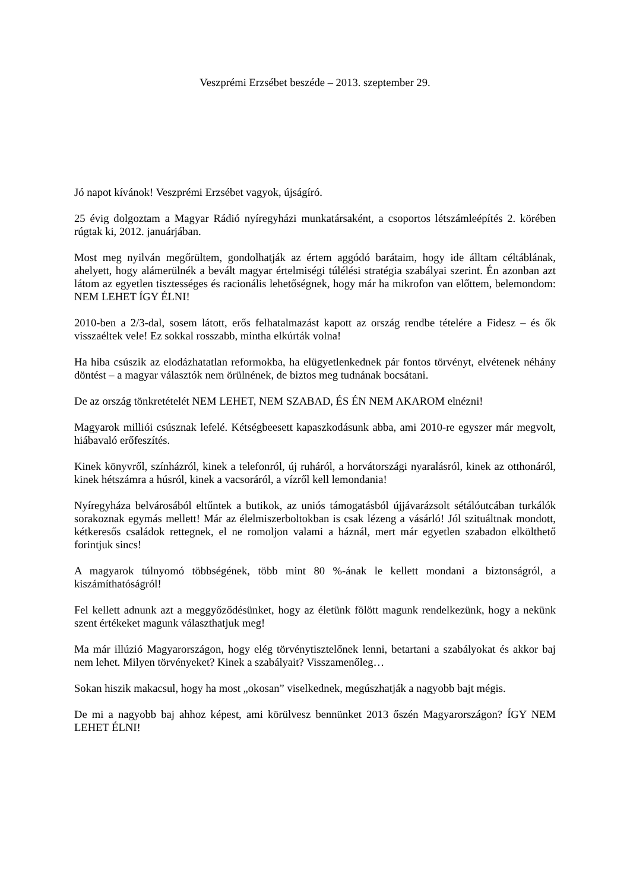Veszprémi Erzsébet beszéde – 2013. szeptember 29.
Jó napot kívánok! Veszprémi Erzsébet vagyok, újságíró.
25 évig dolgoztam a Magyar Rádió nyíregyházi munkatársaként, a csoportos létszámleépítés 2. körében rúgtak ki, 2012. januárjában.
Most meg nyilván megőrültem, gondolhatják az értem aggódó barátaim, hogy ide álltam céltáblának, ahelyett, hogy alámerülnék a bevált magyar értelmiségi túlélési stratégia szabályai szerint. Én azonban azt látom az egyetlen tisztességes és racionális lehetőségnek, hogy már ha mikrofon van előttem, belemondom: NEM LEHET ÍGY ÉLNI!
2010-ben a 2/3-dal, sosem látott, erős felhatalmazást kapott az ország rendbe tételére a Fidesz – és ők visszaéltek vele! Ez sokkal rosszabb, mintha elkúrták volna!
Ha hiba csúszik az elodázhatatlan reformokba, ha elügyetlenkednek pár fontos törvényt, elvétenek néhány döntést – a magyar választók nem örülnének, de biztos meg tudnának bocsátani.
De az ország tönkretételét NEM LEHET, NEM SZABAD, ÉS ÉN NEM AKAROM elnézni!
Magyarok milliói csúsznak lefelé. Kétségbeesett kapaszkodásunk abba, ami 2010-re egyszer már megvolt, hiábavaló erőfeszítés.
Kinek könyvről, színházról, kinek a telefonról, új ruháról, a horvátországi nyaralásról, kinek az otthonáról, kinek hétszámra a húsról, kinek a vacsoráról, a vízről kell lemondania!
Nyíregyháza belvárosából eltűntek a butikok, az uniós támogatásból újjávarázsolt sétálóutcában turkálók sorakoznak egymás mellett! Már az élelmiszerboltokban is csak lézeng a vásárló! Jól szituáltnak mondott, kétkeresős családok rettegnek, el ne romoljon valami a háznál, mert már egyetlen szabadon elkölthető forintjuk sincs!
A magyarok túlnyomó többségének, több mint 80 %-ának le kellett mondani a biztonságról, a kiszámíthatóságról!
Fel kellett adnunk azt a meggyőződésünket, hogy az életünk fölött magunk rendelkezünk, hogy a nekünk szent értékeket magunk választhatjuk meg!
Ma már illúzió Magyarországon, hogy elég törvénytisztelőnek lenni, betartani a szabályokat és akkor baj nem lehet. Milyen törvényeket? Kinek a szabályait? Visszamenőleg…
Sokan hiszik makacsul, hogy ha most „okosan” viselkednek, megúszhatják a nagyobb bajt mégis.
De mi a nagyobb baj ahhoz képest, ami körülvesz bennünket 2013 őszén Magyarországon? ÍGY NEM LEHET ÉLNI!